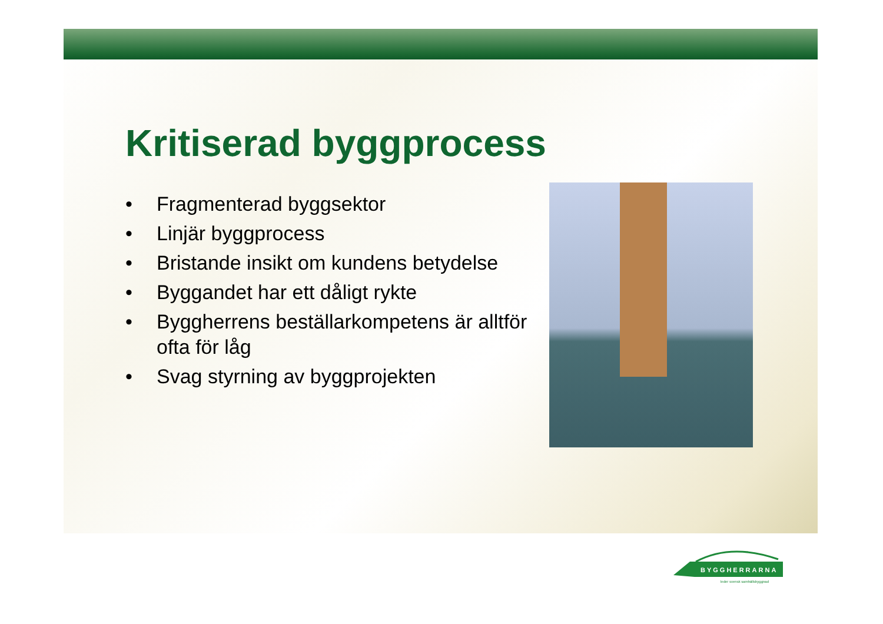Kritiserad byggprocess
• Fragmenterad byggsektor
• Linjär byggprocess
• Bristande insikt om kundens betydelse
• Byggandet har ett dåligt rykte
• Byggherrens beställarkompetens är alltför ofta för låg
• Svag styrning av byggprojekten
BYGGHERRARNA
leder svensk samhällsbyggnad